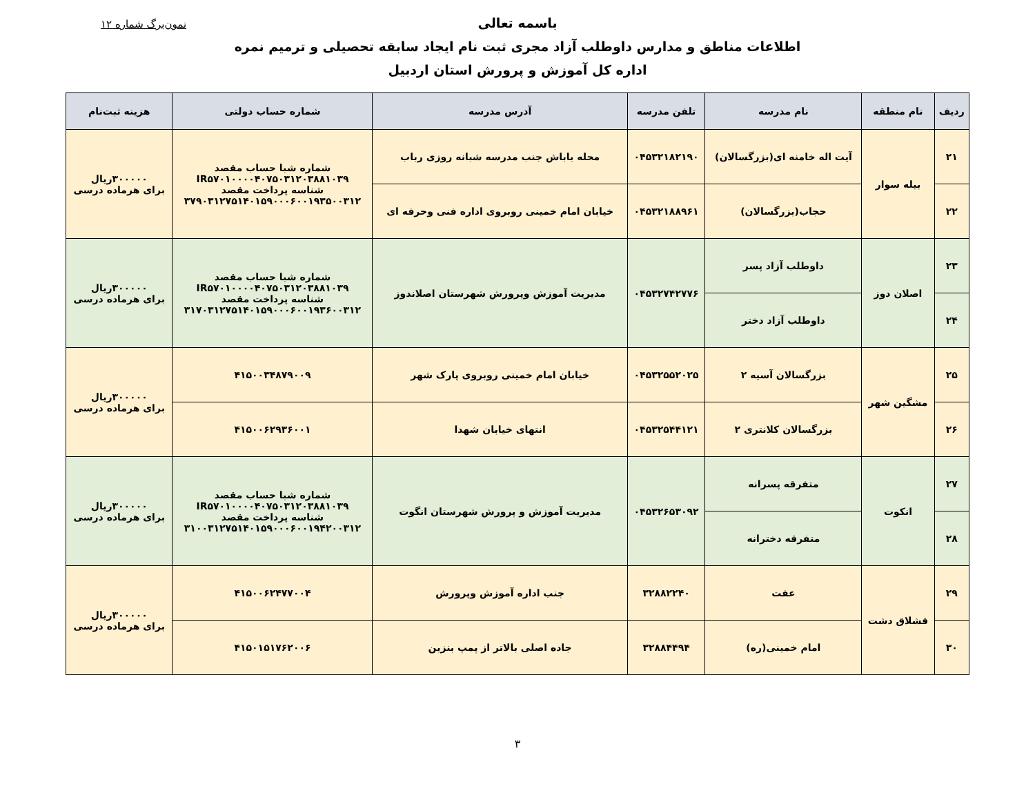نمون‌برگ شماره ۱۲
باسمه تعالی
اطلاعات مناطق و مدارس داوطلب آزاد مجری ثبت نام ایجاد سابقه تحصیلی و ترمیم نمره
اداره کل آموزش و پرورش استان اردبیل
| ردیف | نام منطقه | نام مدرسه | تلفن مدرسه | آدرس مدرسه | شماره حساب دولتی | هزینه ثبت‌نام |
| --- | --- | --- | --- | --- | --- | --- |
| ۲۱ | بیله سوار | آیت اله خامنه ای(بزرگسالان) | ۰۴۵۳۲۱۸۲۱۹۰ | محله باباش جنب مدرسه شبانه روزی رباب | شماره شبا حساب مقصد IR۵۷۰۱۰۰۰۰۴۰۷۵۰۳۱۲۰۳۸۸۱۰۳۹ شناسه پرداخت مقصد ۳۷۹۰۳۱۲۷۵۱۴۰۱۵۹۰۰۰۶۰۰۱۹۳۵۰۰۳۱۲ | ۳۰۰۰۰۰ریال برای هرماده درسی |
| ۲۲ | | حجاب(بزرگسالان) | ۰۴۵۳۲۱۸۸۹۶۱ | خیابان امام خمینی روبروی اداره فنی وحرفه ای | | |
| ۲۳ | اصلان دوز | داوطلب آزاد پسر | ۰۴۵۳۲۷۴۲۷۷۶ | مدیریت آموزش وپرورش شهرستان اصلاندوز | شماره شبا حساب مقصد IR۵۷۰۱۰۰۰۰۴۰۷۵۰۳۱۲۰۳۸۸۱۰۳۹ شناسه پرداخت مقصد ۳۱۷۰۳۱۲۷۵۱۴۰۱۵۹۰۰۰۶۰۰۱۹۳۶۰۰۳۱۲ | ۳۰۰۰۰۰ریال برای هرماده درسی |
| ۲۴ | | داوطلب آزاد دختر | | | | |
| ۲۵ | مشگین شهر | بزرگسالان آسیه ۲ | ۰۴۵۳۲۵۵۲۰۲۵ | خیابان امام خمینی روبروی پارک شهر | ۴۱۵۰۰۳۴۸۷۹۰۰۹ | ۳۰۰۰۰۰ریال برای هرماده درسی |
| ۲۶ | | بزرگسالان کلانتری ۲ | ۰۴۵۳۲۵۴۴۱۲۱ | انتهای خیابان شهدا | ۴۱۵۰۰۶۲۹۳۶۰۰۱ | |
| ۲۷ | انکوت | متفرقه پسرانه | ۰۴۵۳۲۶۵۳۰۹۲ | مدیریت آموزش و پرورش شهرستان انگوت | شماره شبا حساب مقصد IR۵۷۰۱۰۰۰۰۴۰۷۵۰۳۱۲۰۳۸۸۱۰۳۹ شناسه پرداخت مقصد ۳۱۰۰۳۱۲۷۵۱۴۰۱۵۹۰۰۰۶۰۰۱۹۴۲۰۰۳۱۲ | ۳۰۰۰۰۰ریال برای هرماده درسی |
| ۲۸ | | متفرقه دخترانه | | | | |
| ۲۹ | قشلاق دشت | عفت | ۳۲۸۸۲۲۴۰ | جنب اداره آموزش وپرورش | ۴۱۵۰۰۶۲۴۷۷۰۰۴ | ۳۰۰۰۰۰ریال برای هرماده درسی |
| ۳۰ | | امام خمینی(ره) | ۳۲۸۸۴۴۹۴ | جاده اصلی بالاتر از پمپ بنزین | ۴۱۵۰۱۵۱۷۶۲۰۰۶ | |
۳